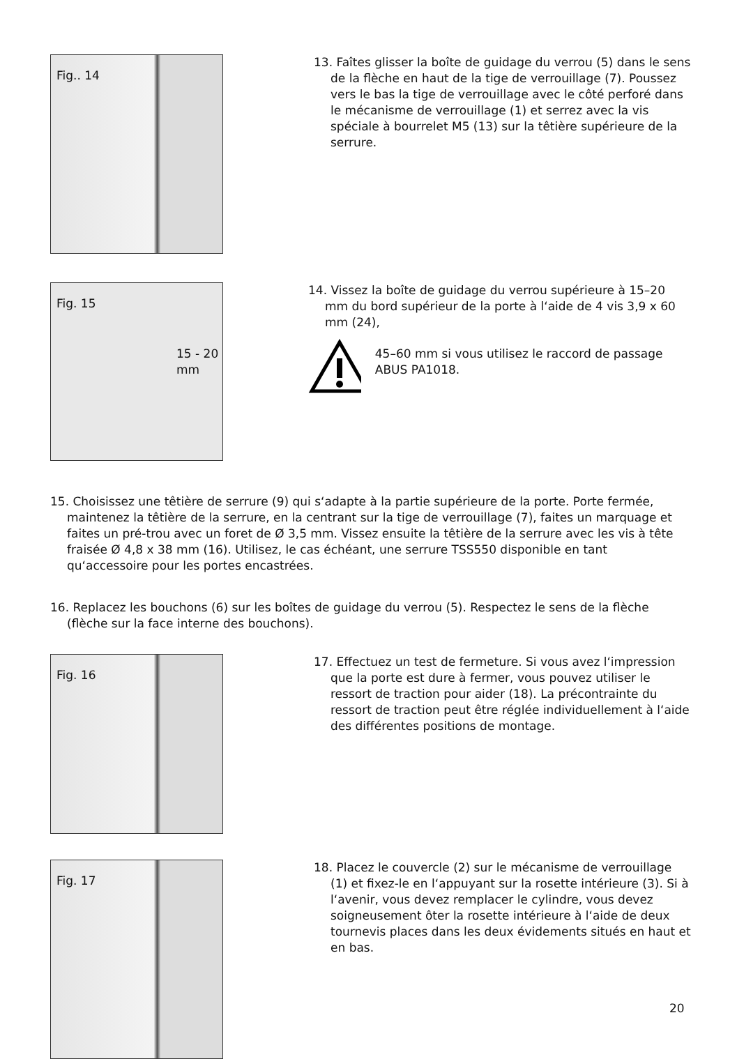Fig.. 14
13. Faîtes glisser la boîte de guidage du verrou (5) dans le sens de la flèche en haut de la tige de verrouillage (7). Poussez vers le bas la tige de verrouillage avec le côté perforé dans le mécanisme de verrouillage (1) et serrez avec la vis spéciale à bourrelet M5 (13) sur la têtière supérieure de la serrure.
Fig. 15
15 - 20 mm
14. Vissez la boîte de guidage du verrou supérieure à 15–20 mm du bord supérieur de la porte à l‘aide de 4 vis 3,9 x 60 mm (24),
45–60 mm si vous utilisez le raccord de passage ABUS PA1018.
15. Choisissez une têtière de serrure (9) qui s‘adapte à la partie supérieure de la porte. Porte fermée, maintenez la têtière de la serrure, en la centrant sur la tige de verrouillage (7), faites un marquage et faites un pré-trou avec un foret de Ø 3,5 mm. Vissez ensuite la têtière de la serrure avec les vis à tête fraisée Ø 4,8 x 38 mm (16). Utilisez, le cas échéant, une serrure TSS550 disponible en tant qu‘accessoire pour les portes encastrées.
16. Replacez les bouchons (6) sur les boîtes de guidage du verrou (5). Respectez le sens de la flèche (flèche sur la face interne des bouchons).
Fig. 16
17. Effectuez un test de fermeture. Si vous avez l‘impression que la porte est dure à fermer, vous pouvez utiliser le ressort de traction pour aider (18). La précontrainte du ressort de traction peut être réglée individuellement à l‘aide des différentes positions de montage.
Fig. 17
18. Placez le couvercle (2) sur le mécanisme de verrouillage (1) et fixez-le en l‘appuyant sur la rosette intérieure (3). Si à l‘avenir, vous devez remplacer le cylindre, vous devez soigneusement ôter la rosette intérieure à l‘aide de deux tournevis places dans les deux évidements situés en haut et en bas.
20